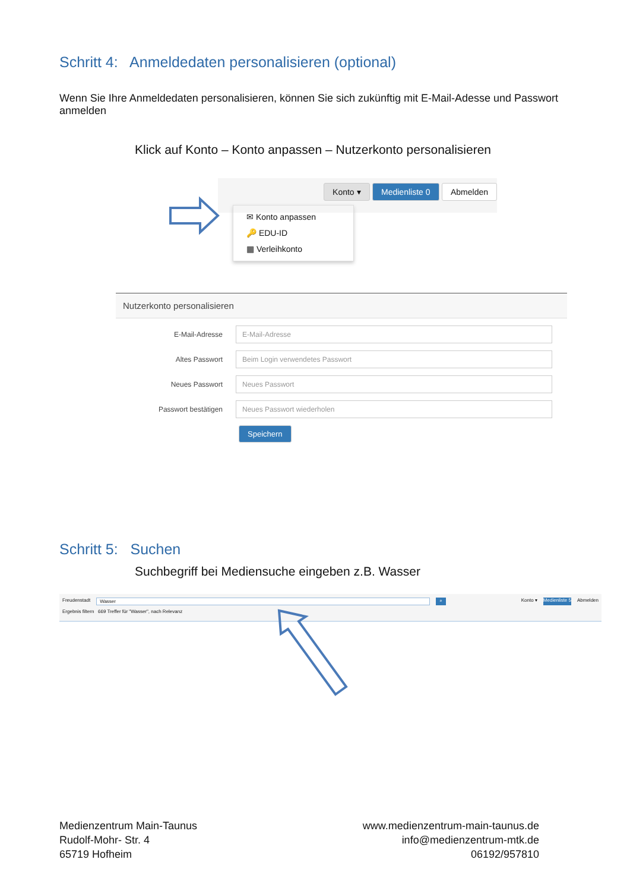Schritt 4: Anmeldedaten personalisieren (optional)
Wenn Sie Ihre Anmeldedaten personalisieren, können Sie sich zukünftig mit E-Mail-Adesse und Passwort anmelden
Klick auf Konto – Konto anpassen – Nutzerkonto personalisieren
Konto ▾ Medienliste 0 Abmelden
✉ Konto anpassen
🔑 EDU-ID
▦ Verleihkonto
Nutzerkonto personalisieren
E-Mail-Adresse
E-Mail-Adresse
Altes Passwort
Beim Login verwendetes Passwort
Neues Passwort
Neues Passwort
Passwort bestätigen
Neues Passwort wiederholen
Speichern
Schritt 5: Suchen
Suchbegriff bei Mediensuche eingeben z.B. Wasser
Freudenstadt Wasser ⌕ Konto ▾ Medienliste 5 Abmelden
Ergebnis filtern 669 Treffer für "Wasser", nach Relevanz
Medienzentrum Main-Taunus
Rudolf-Mohr- Str. 4
65719 Hofheim
www.medienzentrum-main-taunus.de
info@medienzentrum-mtk.de
06192/957810